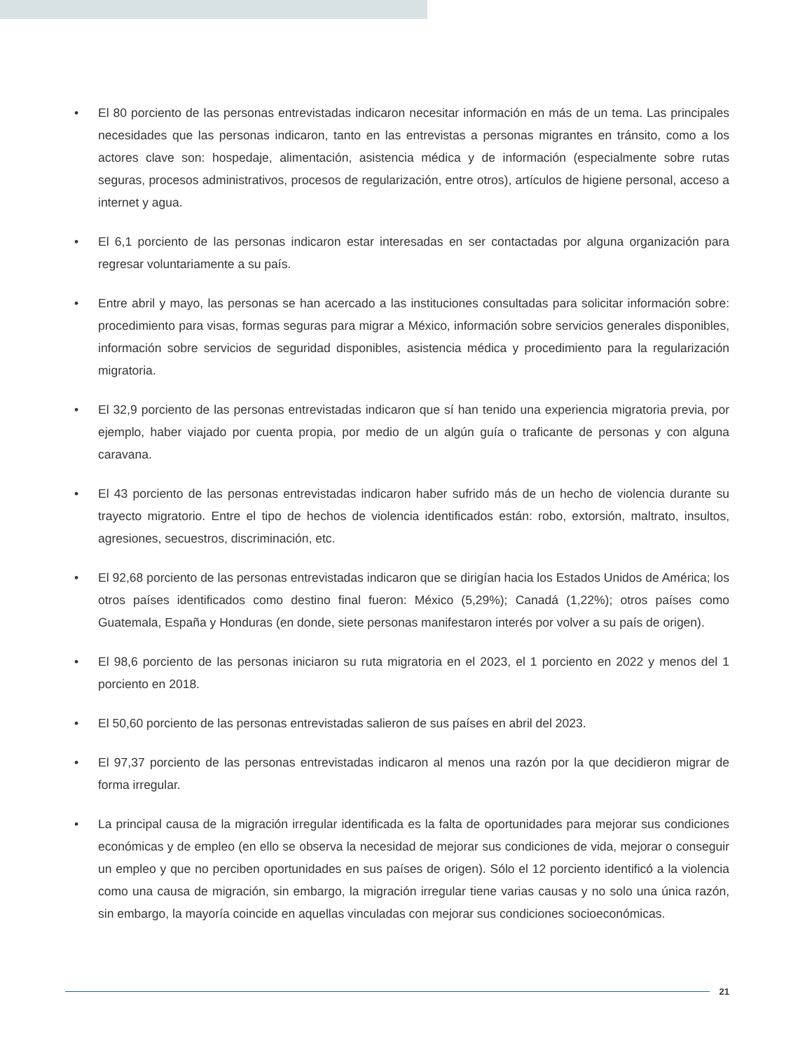• El 80 porciento de las personas entrevistadas indicaron necesitar información en más de un tema. Las principales necesidades que las personas indicaron, tanto en las entrevistas a personas migrantes en tránsito, como a los actores clave son: hospedaje, alimentación, asistencia médica y de información (especialmente sobre rutas seguras, procesos administrativos, procesos de regularización, entre otros), artículos de higiene personal, acceso a internet y agua.
• El 6,1 porciento de las personas indicaron estar interesadas en ser contactadas por alguna organización para regresar voluntariamente a su país.
• Entre abril y mayo, las personas se han acercado a las instituciones consultadas para solicitar información sobre: procedimiento para visas, formas seguras para migrar a México, información sobre servicios generales disponibles, información sobre servicios de seguridad disponibles, asistencia médica y procedimiento para la regularización migratoria.
• El 32,9 porciento de las personas entrevistadas indicaron que sí han tenido una experiencia migratoria previa, por ejemplo, haber viajado por cuenta propia, por medio de un algún guía o traficante de personas y con alguna caravana.
• El 43 porciento de las personas entrevistadas indicaron haber sufrido más de un hecho de violencia durante su trayecto migratorio. Entre el tipo de hechos de violencia identificados están: robo, extorsión, maltrato, insultos, agresiones, secuestros, discriminación, etc.
• El 92,68 porciento de las personas entrevistadas indicaron que se dirigían hacia los Estados Unidos de América; los otros países identificados como destino final fueron: México (5,29%); Canadá (1,22%); otros países como Guatemala, España y Honduras (en donde, siete personas manifestaron interés por volver a su país de origen).
• El 98,6 porciento de las personas iniciaron su ruta migratoria en el 2023, el 1 porciento en 2022 y menos del 1 porciento en 2018.
• El 50,60 porciento de las personas entrevistadas salieron de sus países en abril del 2023.
• El 97,37 porciento de las personas entrevistadas indicaron al menos una razón por la que decidieron migrar de forma irregular.
• La principal causa de la migración irregular identificada es la falta de oportunidades para mejorar sus condiciones económicas y de empleo (en ello se observa la necesidad de mejorar sus condiciones de vida, mejorar o conseguir un empleo y que no perciben oportunidades en sus países de origen). Sólo el 12 porciento identificó a la violencia como una causa de migración, sin embargo, la migración irregular tiene varias causas y no solo una única razón, sin embargo, la mayoría coincide en aquellas vinculadas con mejorar sus condiciones socioeconómicas.
21